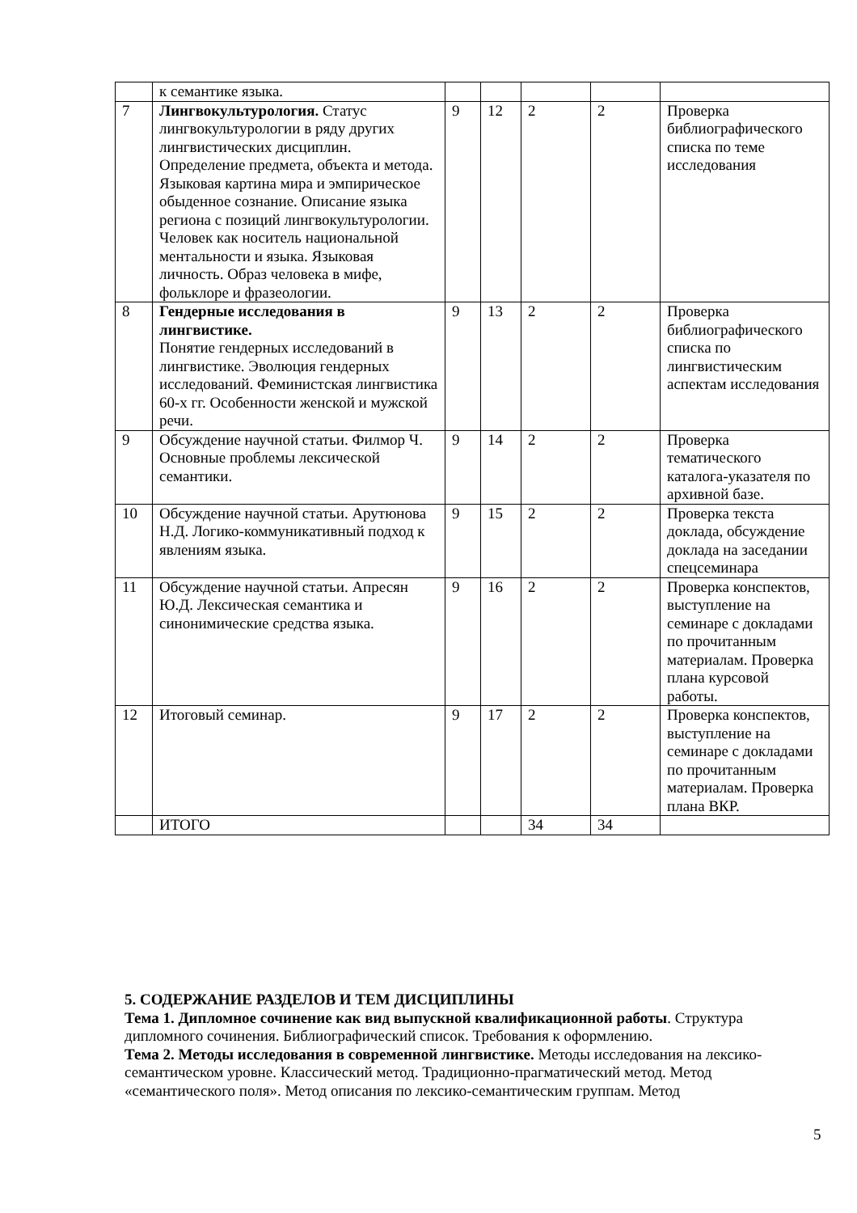| | к семантике языка. | | | | | |
| 7 | Лингвокультурология. Статус лингвокультурологии в ряду других лингвистических дисциплин. Определение предмета, объекта и метода. Языковая картина мира и эмпирическое обыденное сознание. Описание языка региона с позиций лингвокультурологии. Человек как носитель национальной ментальности и языка. Языковая личность. Образ человека в мифе, фольклоре и фразеологии. | 9 | 12 | 2 | 2 | Проверка библиографического списка по теме исследования |
| 8 | Гендерные исследования в лингвистике. Понятие гендерных исследований в лингвистике. Эволюция гендерных исследований. Феминистская лингвистика 60-х гг. Особенности женской и мужской речи. | 9 | 13 | 2 | 2 | Проверка библиографического списка по лингвистическим аспектам исследования |
| 9 | Обсуждение научной статьи. Филмор Ч. Основные проблемы лексической семантики. | 9 | 14 | 2 | 2 | Проверка тематического каталога-указателя по архивной базе. |
| 10 | Обсуждение научной статьи. Арутюнова Н.Д. Логико-коммуникативный подход к явлениям языка. | 9 | 15 | 2 | 2 | Проверка текста доклада, обсуждение доклада на заседании спецсеминара |
| 11 | Обсуждение научной статьи. Апресян Ю.Д. Лексическая семантика и синонимические средства языка. | 9 | 16 | 2 | 2 | Проверка конспектов, выступление на семинаре с докладами по прочитанным материалам. Проверка плана курсовой работы. |
| 12 | Итоговый семинар. | 9 | 17 | 2 | 2 | Проверка конспектов, выступление на семинаре с докладами по прочитанным материалам. Проверка плана ВКР. |
| | ИТОГО | | | 34 | 34 | |
5. СОДЕРЖАНИЕ РАЗДЕЛОВ И ТЕМ ДИСЦИПЛИНЫ
Тема 1. Дипломное сочинение как вид выпускной квалификационной работы. Структура дипломного сочинения. Библиографический список. Требования к оформлению.
Тема 2. Методы исследования в современной лингвистике. Методы исследования на лексико-семантическом уровне. Классический метод. Традиционно-прагматический метод. Метод «семантического поля». Метод описания по лексико-семантическим группам. Метод
5